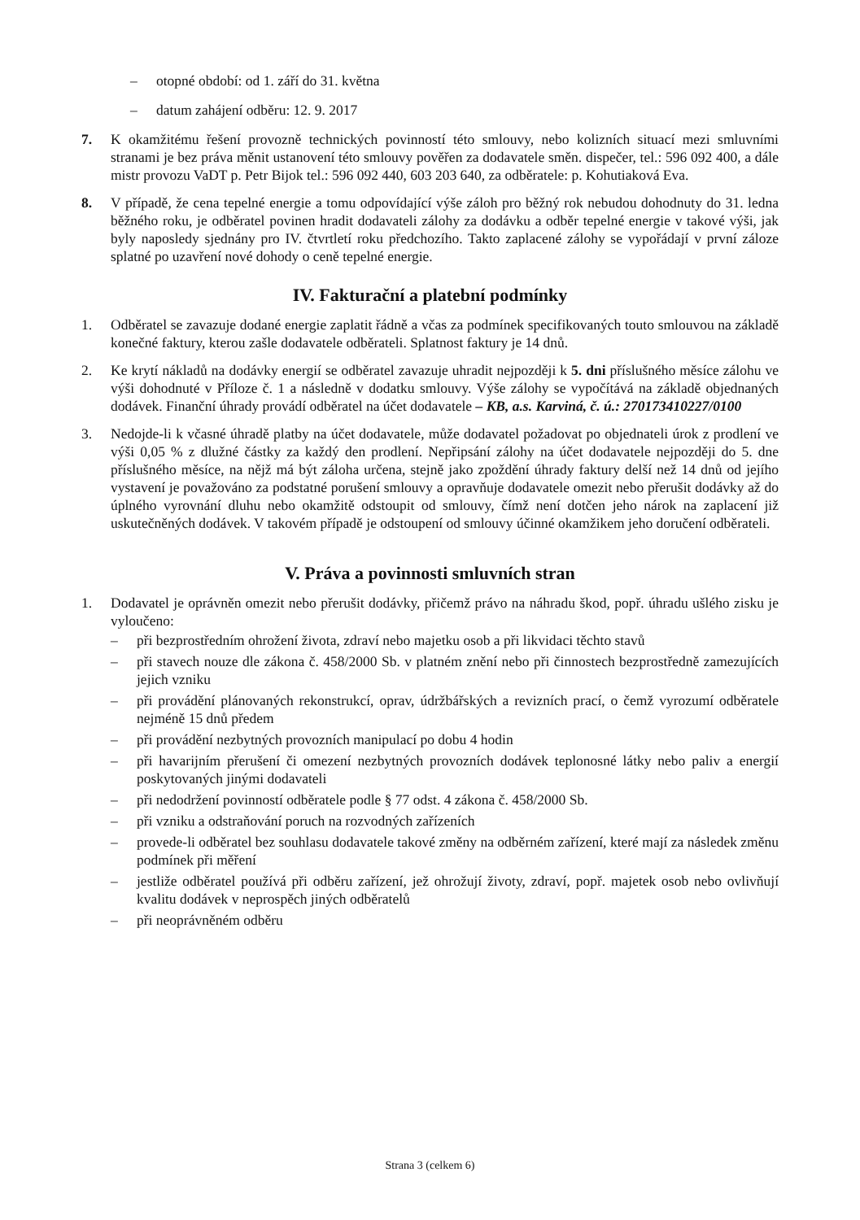– otopné období: od 1. září do 31. května
– datum zahájení odběru: 12. 9. 2017
7. K okamžitému řešení provozně technických povinností této smlouvy, nebo kolizních situací mezi smluvními stranami je bez práva měnit ustanovení této smlouvy pověřen za dodavatele směn. dispečer, tel.: 596 092 400, a dále mistr provozu VaDT p. Petr Bijok tel.: 596 092 440, 603 203 640, za odběratele: p. Kohutiaková Eva.
8. V případě, že cena tepelné energie a tomu odpovídající výše záloh pro běžný rok nebudou dohodnuty do 31. ledna běžného roku, je odběratel povinen hradit dodavateli zálohy za dodávku a odběr tepelné energie v takové výši, jak byly naposledy sjednány pro IV. čtvrtletí roku předchozího. Takto zaplacené zálohy se vypořádají v první záloze splatné po uzavření nové dohody o ceně tepelné energie.
IV. Fakturační a platební podmínky
1. Odběratel se zavazuje dodané energie zaplatit řádně a včas za podmínek specifikovaných touto smlouvou na základě konečné faktury, kterou zašle dodavatele odběrateli. Splatnost faktury je 14 dnů.
2. Ke krytí nákladů na dodávky energií se odběratel zavazuje uhradit nejpozději k 5. dni příslušného měsíce zálohu ve výši dohodnuté v Příloze č. 1 a následně v dodatku smlouvy. Výše zálohy se vypočítává na základě objednaných dodávek. Finanční úhrady provádí odběratel na účet dodavatele – KB, a.s. Karviná, č. ú.: 270173410227/0100
3. Nedojde-li k včasné úhradě platby na účet dodavatele, může dodavatel požadovat po objednateli úrok z prodlení ve výši 0,05 % z dlužné částky za každý den prodlení. Nepřipsání zálohy na účet dodavatele nejpozději do 5. dne příslušného měsíce, na nějž má být záloha určena, stejně jako zpoždění úhrady faktury delší než 14 dnů od jejího vystavení je považováno za podstatné porušení smlouvy a opravňuje dodavatele omezit nebo přerušit dodávky až do úplného vyrovnání dluhu nebo okamžitě odstoupit od smlouvy, čímž není dotčen jeho nárok na zaplacení již uskutečněných dodávek. V takovém případě je odstoupení od smlouvy účinné okamžikem jeho doručení odběrateli.
V. Práva a povinnosti smluvních stran
1. Dodavatel je oprávněn omezit nebo přerušit dodávky, přičemž právo na náhradu škod, popř. úhradu ušlého zisku je vyloučeno:
– při bezprostředním ohrožení života, zdraví nebo majetku osob a při likvidaci těchto stavů
– při stavech nouze dle zákona č. 458/2000 Sb. v platném znění nebo při činnostech bezprostředně zamezujících jejich vzniku
– při provádění plánovaných rekonstrukcí, oprav, údržbářských a revizních prací, o čemž vyrozumí odběratele nejméně 15 dnů předem
– při provádění nezbytných provozních manipulací po dobu 4 hodin
– při havarijním přerušení či omezení nezbytných provozních dodávek teplonosné látky nebo paliv a energií poskytovaných jinými dodavateli
– při nedodržení povinností odběratele podle § 77 odst. 4 zákona č. 458/2000 Sb.
– při vzniku a odstraňování poruch na rozvodných zařízeních
– provede-li odběratel bez souhlasu dodavatele takové změny na odběrném zařízení, které mají za následek změnu podmínek při měření
– jestliže odběratel používá při odběru zařízení, jež ohrožují životy, zdraví, popř. majetek osob nebo ovlivňují kvalitu dodávek v neprospěch jiných odběratelů
– při neoprávněném odběru
Strana 3 (celkem 6)